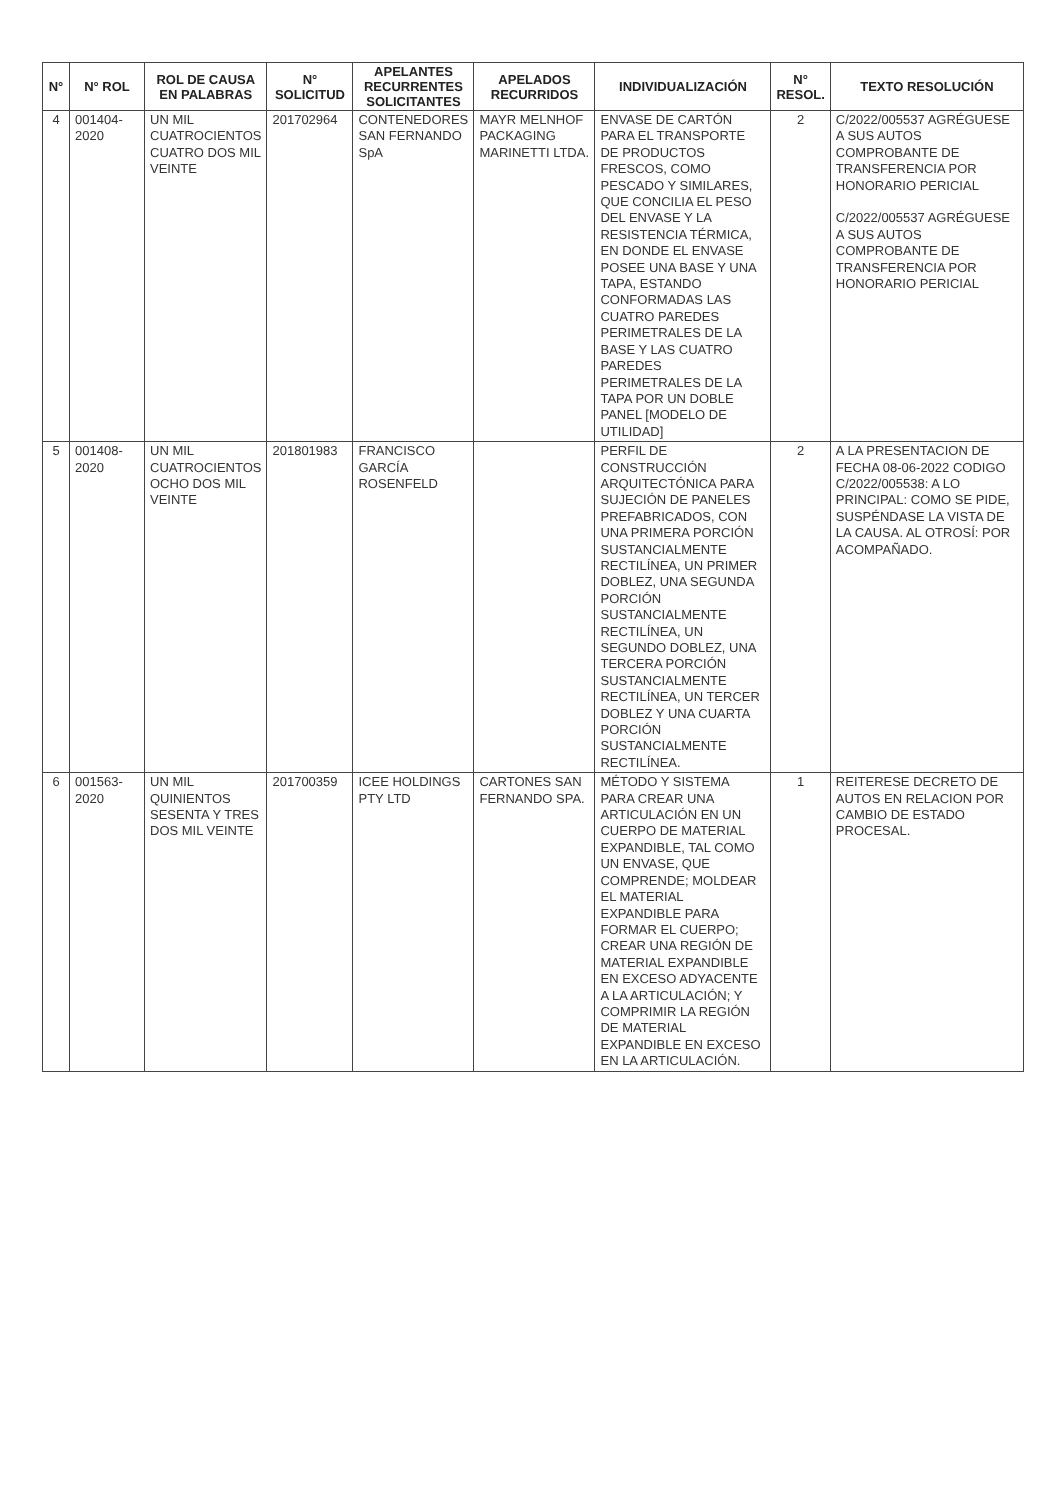| N° | N° ROL | ROL DE CAUSA EN PALABRAS | N° SOLICITUD | APELANTES RECURRENTES SOLICITANTES | APELADOS RECURRIDOS | INDIVIDUALIZACIÓN | N° RESOL. | TEXTO RESOLUCIÓN |
| --- | --- | --- | --- | --- | --- | --- | --- | --- |
| 4 | 001404-2020 | UN MIL CUATROCIENTOS CUATRO DOS MIL VEINTE | 201702964 | CONTENEDORES SAN FERNANDO SpA | MAYR MELNHOF PACKAGING MARINETTI LTDA. | ENVASE DE CARTÓN PARA EL TRANSPORTE DE PRODUCTOS FRESCOS, COMO PESCADO Y SIMILARES, QUE CONCILIA EL PESO DEL ENVASE Y LA RESISTENCIA TÉRMICA, EN DONDE EL ENVASE POSEE UNA BASE Y UNA TAPA, ESTANDO CONFORMADAS LAS CUATRO PAREDES PERIMETRALES DE LA BASE Y LAS CUATRO PAREDES PERIMETRALES DE LA TAPA POR UN DOBLE PANEL [MODELO DE UTILIDAD] | 2 | C/2022/005537 AGRÉGUESE A SUS AUTOS COMPROBANTE DE TRANSFERENCIA POR HONORARIO PERICIAL C/2022/005537 AGRÉGUESE A SUS AUTOS COMPROBANTE DE TRANSFERENCIA POR HONORARIO PERICIAL |
| 5 | 001408-2020 | UN MIL CUATROCIENTOS OCHO DOS MIL VEINTE | 201801983 | FRANCISCO GARCÍA ROSENFELD | | PERFIL DE CONSTRUCCIÓN ARQUITECTÓNICA PARA SUJECIÓN DE PANELES PREFABRICADOS, CON UNA PRIMERA PORCIÓN SUSTANCIALMENTE RECTILÍNEA, UN PRIMER DOBLEZ, UNA SEGUNDA PORCIÓN SUSTANCIALMENTE RECTILÍNEA, UN SEGUNDO DOBLEZ, UNA TERCERA PORCIÓN SUSTANCIALMENTE RECTILÍNEA, UN TERCER DOBLEZ Y UNA CUARTA PORCIÓN SUSTANCIALMENTE RECTILÍNEA. | 2 | A LA PRESENTACION DE FECHA 08-06-2022 CODIGO C/2022/005538: A LO PRINCIPAL: COMO SE PIDE, SUSPÉNDASE LA VISTA DE LA CAUSA. AL OTROSÍ: POR ACOMPAÑADO. |
| 6 | 001563-2020 | UN MIL QUINIENTOS SESENTA Y TRES DOS MIL VEINTE | 201700359 | ICEE HOLDINGS PTY LTD | CARTONES SAN FERNANDO SPA. | MÉTODO Y SISTEMA PARA CREAR UNA ARTICULACIÓN EN UN CUERPO DE MATERIAL EXPANDIBLE, TAL COMO UN ENVASE, QUE COMPRENDE; MOLDEAR EL MATERIAL EXPANDIBLE PARA FORMAR EL CUERPO; CREAR UNA REGIÓN DE MATERIAL EXPANDIBLE EN EXCESO ADYACENTE A LA ARTICULACIÓN; Y COMPRIMIR LA REGIÓN DE MATERIAL EXPANDIBLE EN EXCESO EN LA ARTICULACIÓN. | 1 | REITERESE DECRETO DE AUTOS EN RELACION POR CAMBIO DE ESTADO PROCESAL. |